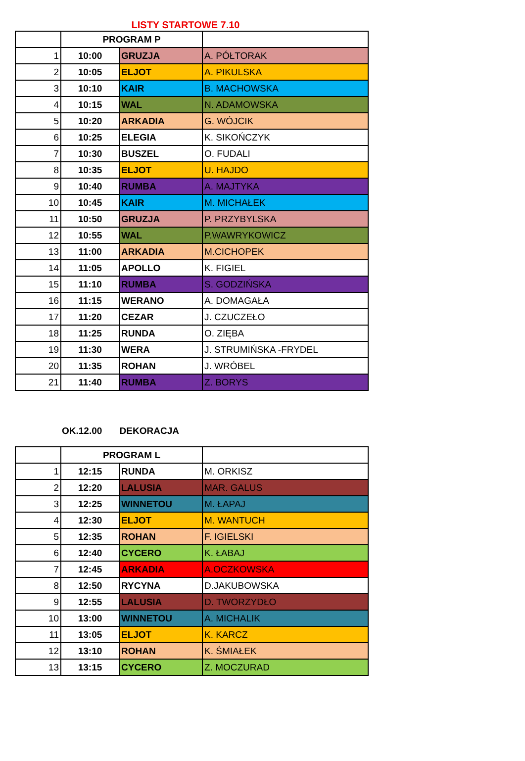LISTY STARTOWE 7.10
| | PROGRAM P | | |
| 1 | 10:00 | GRUZJA | A. PÓŁTORAK |
| 2 | 10:05 | ELJOT | A. PIKULSKA |
| 3 | 10:10 | KAIR | B. MACHOWSKA |
| 4 | 10:15 | WAL | N. ADAMOWSKA |
| 5 | 10:20 | ARKADIA | G. WÓJCIK |
| 6 | 10:25 | ELEGIA | K. SIKOŃCZYK |
| 7 | 10:30 | BUSZEL | O. FUDALI |
| 8 | 10:35 | ELJOT | U. HAJDO |
| 9 | 10:40 | RUMBA | A. MAJTYKA |
| 10 | 10:45 | KAIR | M. MICHAŁEK |
| 11 | 10:50 | GRUZJA | P. PRZYBYLSKA |
| 12 | 10:55 | WAL | P.WAWRYKOWICZ |
| 13 | 11:00 | ARKADIA | M.CICHOPEK |
| 14 | 11:05 | APOLLO | K. FIGIEL |
| 15 | 11:10 | RUMBA | S. GODZIŃSKA |
| 16 | 11:15 | WERANO | A. DOMAGAŁA |
| 17 | 11:20 | CEZAR | J. CZUCZEŁO |
| 18 | 11:25 | RUNDA | O. ZIĘBA |
| 19 | 11:30 | WERA | J. STRUMIŃSKA -FRYDEL |
| 20 | 11:35 | ROHAN | J. WRÓBEL |
| 21 | 11:40 | RUMBA | Z. BORYS |
OK.12.00 DEKORACJA
| | PROGRAM L | | |
| 1 | 12:15 | RUNDA | M. ORKISZ |
| 2 | 12:20 | LALUSIA | MAR. GALUS |
| 3 | 12:25 | WINNETOU | M. ŁAPAJ |
| 4 | 12:30 | ELJOT | M. WANTUCH |
| 5 | 12:35 | ROHAN | F. IGIELSKI |
| 6 | 12:40 | CYCERO | K. ŁABAJ |
| 7 | 12:45 | ARKADIA | A.OCZKOWSKA |
| 8 | 12:50 | RYCYNA | D.JAKUBOWSKA |
| 9 | 12:55 | LALUSIA | D. TWORZYDŁO |
| 10 | 13:00 | WINNETOU | A. MICHALIK |
| 11 | 13:05 | ELJOT | K. KARCZ |
| 12 | 13:10 | ROHAN | K. ŚMIAŁEK |
| 13 | 13:15 | CYCERO | Z. MOCZURAD |